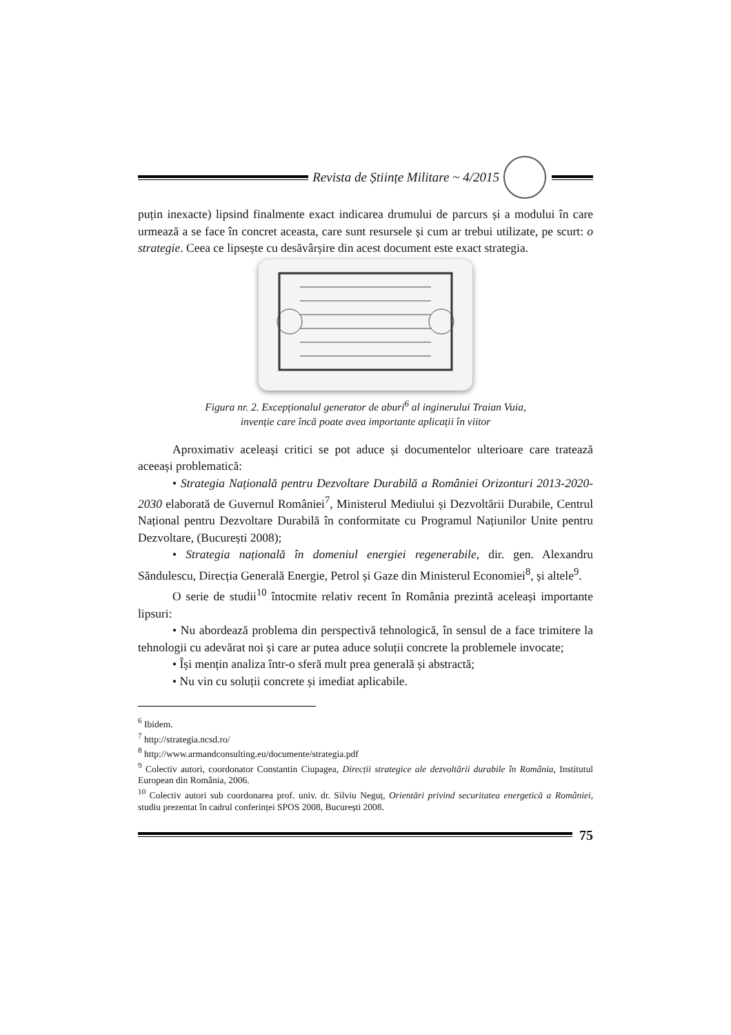Revista de Științe Militare ~ 4/2015
puțin inexacte) lipsind finalmente exact indicarea drumului de parcurs și a modului în care urmează a se face în concret aceasta, care sunt resursele și cum ar trebui utilizate, pe scurt: o strategie. Ceea ce lipsește cu desăvârșire din acest document este exact strategia.
Figura nr. 2. Excepționalul generator de aburi<sup>6</sup> al inginerului Traian Vuia,
invenție care încă poate avea importante aplicații în viitor
Aproximativ aceleași critici se pot aduce și documentelor ulterioare care tratează aceeași problematică:
• Strategia Națională pentru Dezvoltare Durabilă a României Orizonturi 2013-2020-2030 elaborată de Guvernul României<sup>7</sup>, Ministerul Mediului și Dezvoltării Durabile, Centrul Național pentru Dezvoltare Durabilă în conformitate cu Programul Națiunilor Unite pentru Dezvoltare, (București 2008);
• Strategia națională în domeniul energiei regenerabile, dir. gen. Alexandru Săndulescu, Direcția Generală Energie, Petrol și Gaze din Ministerul Economiei<sup>8</sup>, și altele<sup>9</sup>.
O serie de studii<sup>10</sup> întocmite relativ recent în România prezintă aceleași importante lipsuri:
• Nu abordează problema din perspectivă tehnologică, în sensul de a face trimitere la tehnologii cu adevărat noi și care ar putea aduce soluții concrete la problemele invocate;
• Își mențin analiza într-o sferă mult prea generală și abstractă;
• Nu vin cu soluții concrete și imediat aplicabile.
<sup>6</sup> Ibidem.
<sup>7</sup> http://strategia.ncsd.ro/
<sup>8</sup> http://www.armandconsulting.eu/documente/strategia.pdf
<sup>9</sup> Colectiv autori, coordonator Constantin Ciupagea, Direcții strategice ale dezvoltării durabile în România, Institutul European din România, 2006.
<sup>10</sup> Colectiv autori sub coordonarea prof. univ. dr. Silviu Neguț, Orientări privind securitatea energetică a României, studiu prezentat în cadrul conferinței SPOS 2008, București 2008.
75